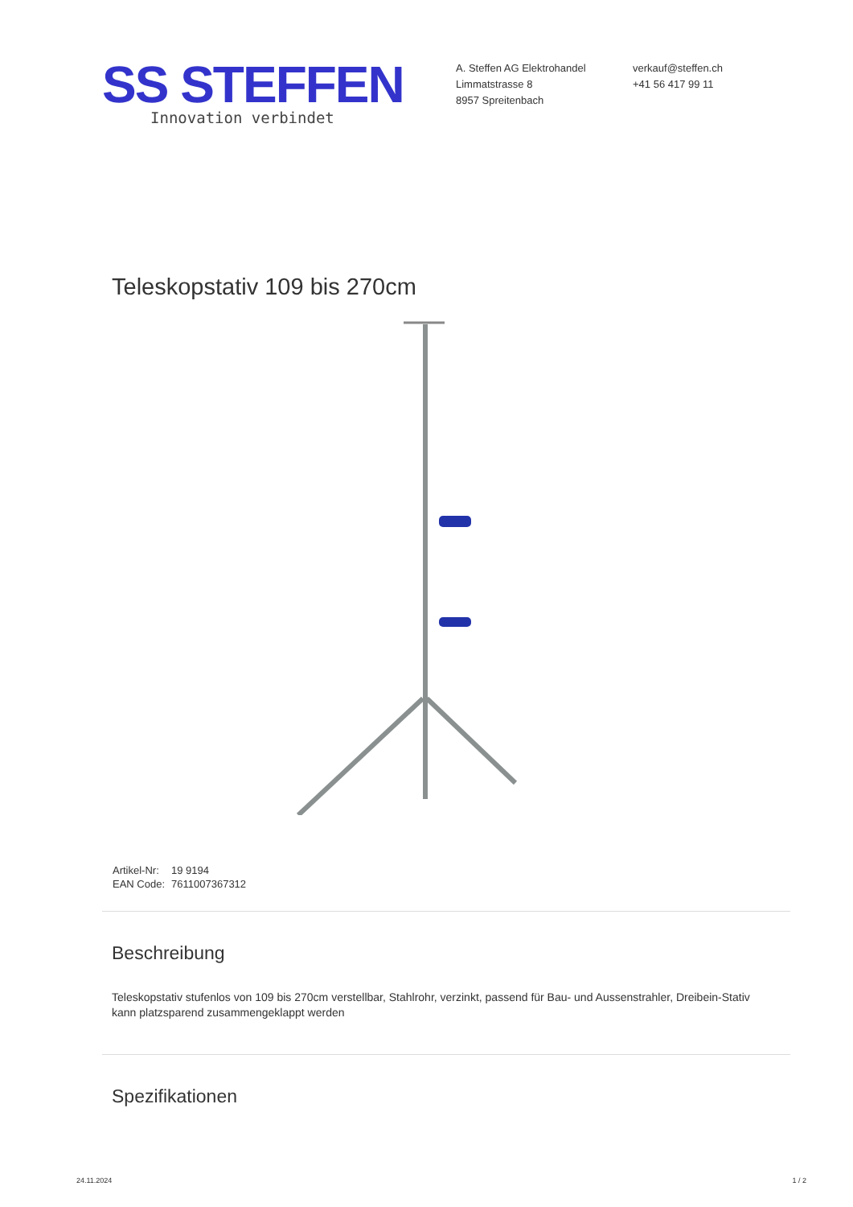SS STEFFEN
Innovation verbindet
A. Steffen AG Elektrohandel
Limmatstrasse 8
8957 Spreitenbach
verkauf@steffen.ch
+41 56 417 99 11
Teleskopstativ 109 bis 270cm
| Artikel-Nr: | 19 9194 |
| EAN Code: | 7611007367312 |
Beschreibung
Teleskopstativ stufenlos von 109 bis 270cm verstellbar, Stahlrohr, verzinkt, passend für Bau- und Aussenstrahler, Dreibein-Stativ kann platzsparend zusammengeklappt werden
Spezifikationen
24.11.2024 1 / 2